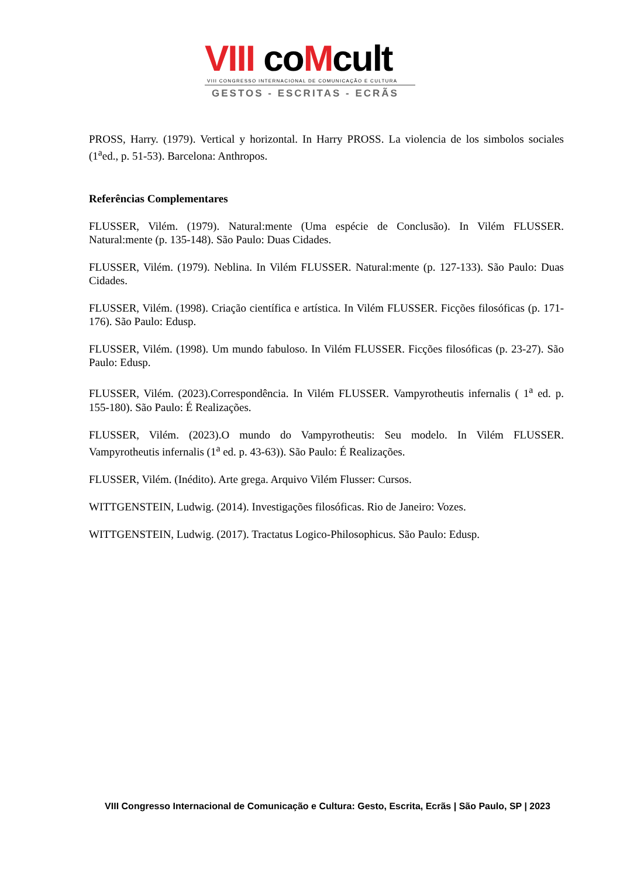VIII coMcult
VIII CONGRESSO INTERNACIONAL DE COMUNICAÇÃO E CULTURA
GESTOS - ESCRITAS - ECRÃS
PROSS, Harry. (1979). Vertical y horizontal. In Harry PROSS. La violencia de los simbolos sociales (1<sup>a</sup>ed., p. 51-53). Barcelona: Anthropos.
Referências Complementares
FLUSSER, Vilém. (1979). Natural:mente (Uma espécie de Conclusão). In Vilém FLUSSER. Natural:mente (p. 135-148). São Paulo: Duas Cidades.
FLUSSER, Vilém. (1979). Neblina. In Vilém FLUSSER. Natural:mente (p. 127-133). São Paulo: Duas Cidades.
FLUSSER, Vilém. (1998). Criação científica e artística. In Vilém FLUSSER. Ficções filosóficas (p. 171-176). São Paulo: Edusp.
FLUSSER, Vilém. (1998). Um mundo fabuloso. In Vilém FLUSSER. Ficções filosóficas (p. 23-27). São Paulo: Edusp.
FLUSSER, Vilém. (2023).Correspondência. In Vilém FLUSSER. Vampyrotheutis infernalis ( 1<sup>a</sup> ed. p. 155-180). São Paulo: É Realizações.
FLUSSER, Vilém. (2023).O mundo do Vampyrotheutis: Seu modelo. In Vilém FLUSSER. Vampyrotheutis infernalis (1<sup>a</sup> ed. p. 43-63)). São Paulo: É Realizações.
FLUSSER, Vilém. (Inédito). Arte grega. Arquivo Vilém Flusser: Cursos.
WITTGENSTEIN, Ludwig. (2014). Investigações filosóficas. Rio de Janeiro: Vozes.
WITTGENSTEIN, Ludwig. (2017). Tractatus Logico-Philosophicus. São Paulo: Edusp.
VIII Congresso Internacional de Comunicação e Cultura: Gesto, Escrita, Ecrãs | São Paulo, SP | 2023